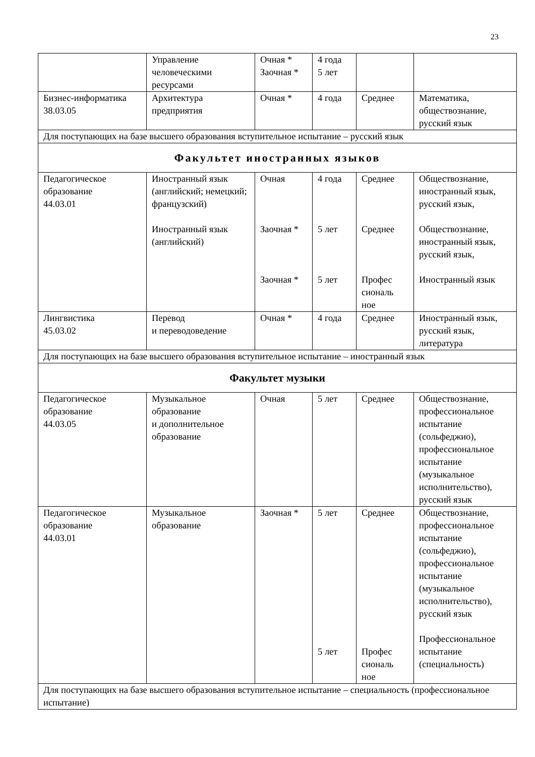23
| | Управление человеческими ресурсами | Очная * Заочная * | 4 года 5 лет | | |
| Бизнес-информатика 38.03.05 | Архитектура предприятия | Очная * | 4 года | Среднее | Математика, обществознание, русский язык |
| Для поступающих на базе высшего образования вступительное испытание – русский язык | | | | | |
| Факультет иностранных языков | | | | | |
| Педагогическое образование 44.03.01 | Иностранный язык (английский; немецкий; французский) | Очная | 4 года | Среднее | Обществознание, иностранный язык, русский язык, |
| | Иностранный язык (английский) | Заочная * | 5 лет | Среднее | Обществознание, иностранный язык, русский язык, |
| | | Заочная * | 5 лет | Профес сиональ ное | Иностранный язык |
| Лингвистика 45.03.02 | Перевод и переводоведение | Очная * | 4 года | Среднее | Иностранный язык, русский язык, литература |
| Для поступающих на базе высшего образования вступительное испытание – иностранный язык | | | | | |
| Факультет музыки | | | | | |
| Педагогическое образование 44.03.05 | Музыкальное образование и дополнительное образование | Очная | 5 лет | Среднее | Обществознание, профессиональное испытание (сольфеджио), профессиональное испытание (музыкальное исполнительство), русский язык |
| Педагогическое образование 44.03.01 | Музыкальное образование | Заочная * | 5 лет 5 лет | Среднее Профес сиональ ное | Обществознание, профессиональное испытание (сольфеджио), профессиональное испытание (музыкальное исполнительство), русский язык Профессиональное испытание (специальность) |
| Для поступающих на базе высшего образования вступительное испытание – специальность (профессиональное испытание) | | | | | |